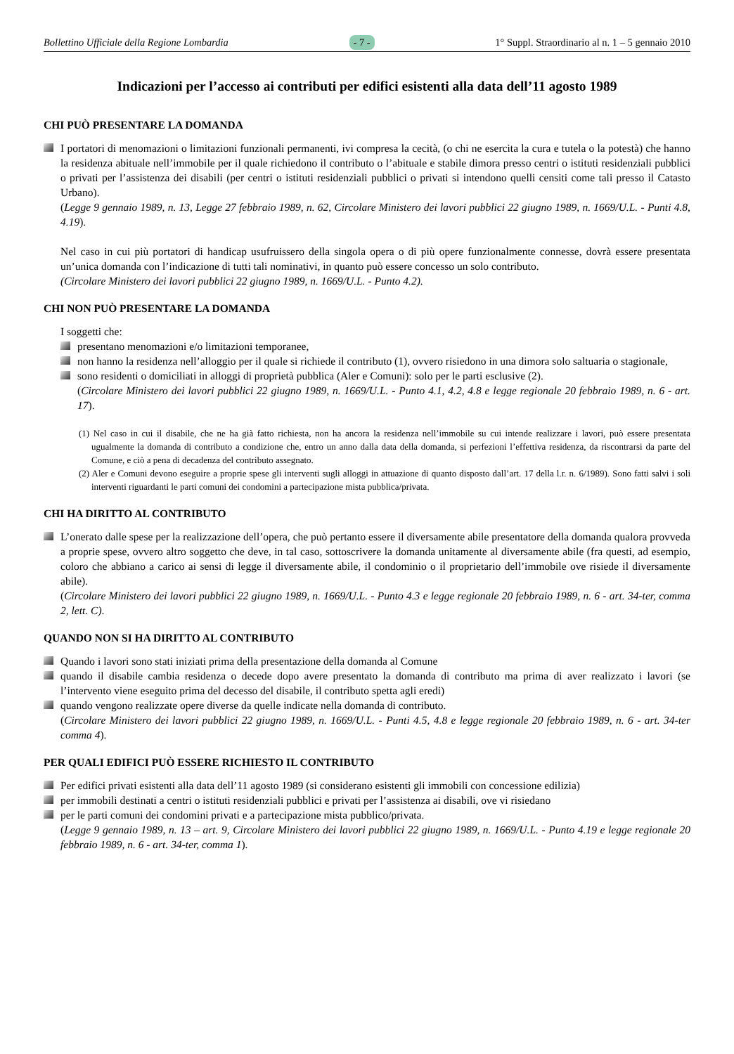Bollettino Ufficiale della Regione Lombardia - 7 - 1° Suppl. Straordinario al n. 1 – 5 gennaio 2010
Indicazioni per l’accesso ai contributi per edifici esistenti alla data dell’11 agosto 1989
CHI PUÒ PRESENTARE LA DOMANDA
I portatori di menomazioni o limitazioni funzionali permanenti, ivi compresa la cecità, (o chi ne esercita la cura e tutela o la potestà) che hanno la residenza abituale nell’immobile per il quale richiedono il contributo o l’abituale e stabile dimora presso centri o istituti residenziali pubblici o privati per l’assistenza dei disabili (per centri o istituti residenziali pubblici o privati si intendono quelli censiti come tali presso il Catasto Urbano).
(Legge 9 gennaio 1989, n. 13, Legge 27 febbraio 1989, n. 62, Circolare Ministero dei lavori pubblici 22 giugno 1989, n. 1669/U.L. - Punti 4.8, 4.19).
Nel caso in cui più portatori di handicap usufruissero della singola opera o di più opere funzionalmente connesse, dovrà essere presentata un’unica domanda con l’indicazione di tutti tali nominativi, in quanto può essere concesso un solo contributo.
(Circolare Ministero dei lavori pubblici 22 giugno 1989, n. 1669/U.L. - Punto 4.2).
CHI NON PUÒ PRESENTARE LA DOMANDA
I soggetti che:
presentano menomazioni e/o limitazioni temporanee,
non hanno la residenza nell’alloggio per il quale si richiede il contributo (1), ovvero risiedono in una dimora solo saltuaria o stagionale,
sono residenti o domiciliati in alloggi di proprietà pubblica (Aler e Comuni): solo per le parti esclusive (2).
(Circolare Ministero dei lavori pubblici 22 giugno 1989, n. 1669/U.L. - Punto 4.1, 4.2, 4.8 e legge regionale 20 febbraio 1989, n. 6 - art. 17).
(1) Nel caso in cui il disabile, che ne ha già fatto richiesta, non ha ancora la residenza nell’immobile su cui intende realizzare i lavori, può essere presentata ugualmente la domanda di contributo a condizione che, entro un anno dalla data della domanda, si perfezioni l’effettiva residenza, da riscontrarsi da parte del Comune, e ciò a pena di decadenza del contributo assegnato.
(2) Aler e Comuni devono eseguire a proprie spese gli interventi sugli alloggi in attuazione di quanto disposto dall’art. 17 della l.r. n. 6/1989). Sono fatti salvi i soli interventi riguardanti le parti comuni dei condomini a partecipazione mista pubblica/privata.
CHI HA DIRITTO AL CONTRIBUTO
L’onerato dalle spese per la realizzazione dell’opera, che può pertanto essere il diversamente abile presentatore della domanda qualora provveda a proprie spese, ovvero altro soggetto che deve, in tal caso, sottoscrivere la domanda unitamente al diversamente abile (fra questi, ad esempio, coloro che abbiano a carico ai sensi di legge il diversamente abile, il condominio o il proprietario dell’immobile ove risiede il diversamente abile).
(Circolare Ministero dei lavori pubblici 22 giugno 1989, n. 1669/U.L. - Punto 4.3 e legge regionale 20 febbraio 1989, n. 6 - art. 34-ter, comma 2, lett. C).
QUANDO NON SI HA DIRITTO AL CONTRIBUTO
Quando i lavori sono stati iniziati prima della presentazione della domanda al Comune
quando il disabile cambia residenza o decede dopo avere presentato la domanda di contributo ma prima di aver realizzato i lavori (se l’intervento viene eseguito prima del decesso del disabile, il contributo spetta agli eredi)
quando vengono realizzate opere diverse da quelle indicate nella domanda di contributo.
(Circolare Ministero dei lavori pubblici 22 giugno 1989, n. 1669/U.L. - Punti 4.5, 4.8 e legge regionale 20 febbraio 1989, n. 6 - art. 34-ter comma 4).
PER QUALI EDIFICI PUÒ ESSERE RICHIESTO IL CONTRIBUTO
Per edifici privati esistenti alla data dell’11 agosto 1989 (si considerano esistenti gli immobili con concessione edilizia)
per immobili destinati a centri o istituti residenziali pubblici e privati per l’assistenza ai disabili, ove vi risiedano
per le parti comuni dei condomini privati e a partecipazione mista pubblico/privata.
(Legge 9 gennaio 1989, n. 13 – art. 9, Circolare Ministero dei lavori pubblici 22 giugno 1989, n. 1669/U.L. - Punto 4.19 e legge regionale 20 febbraio 1989, n. 6 - art. 34-ter, comma 1).